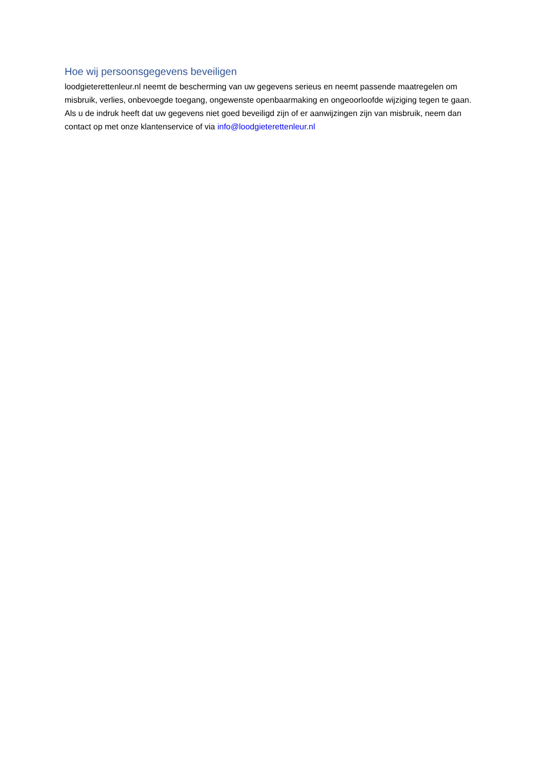Hoe wij persoonsgegevens beveiligen
loodgieterettenleur.nl neemt de bescherming van uw gegevens serieus en neemt passende maatregelen om misbruik, verlies, onbevoegde toegang, ongewenste openbaarmaking en ongeoorloofde wijziging tegen te gaan. Als u de indruk heeft dat uw gegevens niet goed beveiligd zijn of er aanwijzingen zijn van misbruik, neem dan contact op met onze klantenservice of via info@loodgieterettenleur.nl